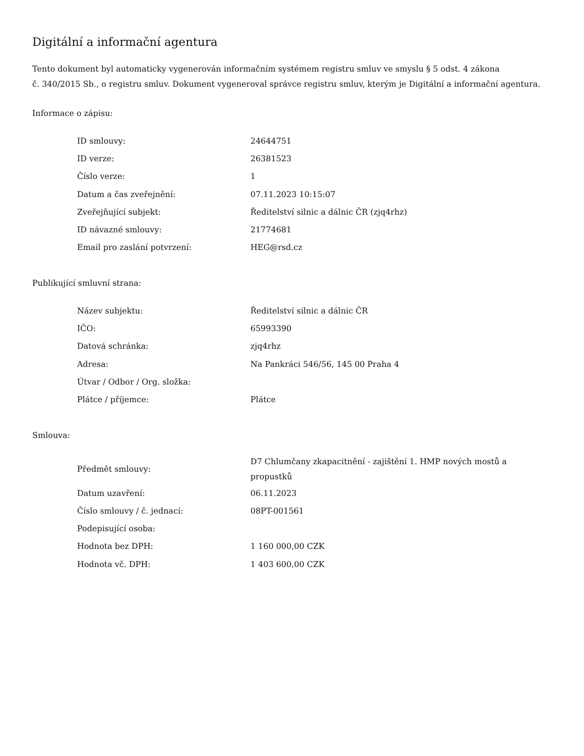Digitální a informační agentura
Tento dokument byl automaticky vygenerován informačním systémem registru smluv ve smyslu § 5 odst. 4 zákona
č. 340/2015 Sb., o registru smluv. Dokument vygeneroval správce registru smluv, kterým je Digitální a informační agentura.
Informace o zápisu:
| ID smlouvy: | 24644751 |
| ID verze: | 26381523 |
| Číslo verze: | 1 |
| Datum a čas zveřejnění: | 07.11.2023 10:15:07 |
| Zveřejňující subjekt: | Ředitelství silnic a dálnic ČR (zjq4rhz) |
| ID návazné smlouvy: | 21774681 |
| Email pro zaslání potvrzení: | HEG@rsd.cz |
Publikující smluvní strana:
| Název subjektu: | Ředitelství silnic a dálnic ČR |
| IČO: | 65993390 |
| Datová schránka: | zjq4rhz |
| Adresa: | Na Pankráci 546/56, 145 00 Praha 4 |
| Útvar / Odbor / Org. složka: | |
| Plátce / příjemce: | Plátce |
Smlouva:
| Předmět smlouvy: | D7 Chlumčany zkapacitnění - zajištění 1. HMP nových mostů a propustků |
| Datum uzavření: | 06.11.2023 |
| Číslo smlouvy / č. jednací: | 08PT-001561 |
| Podepisující osoba: | |
| Hodnota bez DPH: | 1 160 000,00 CZK |
| Hodnota vč. DPH: | 1 403 600,00 CZK |